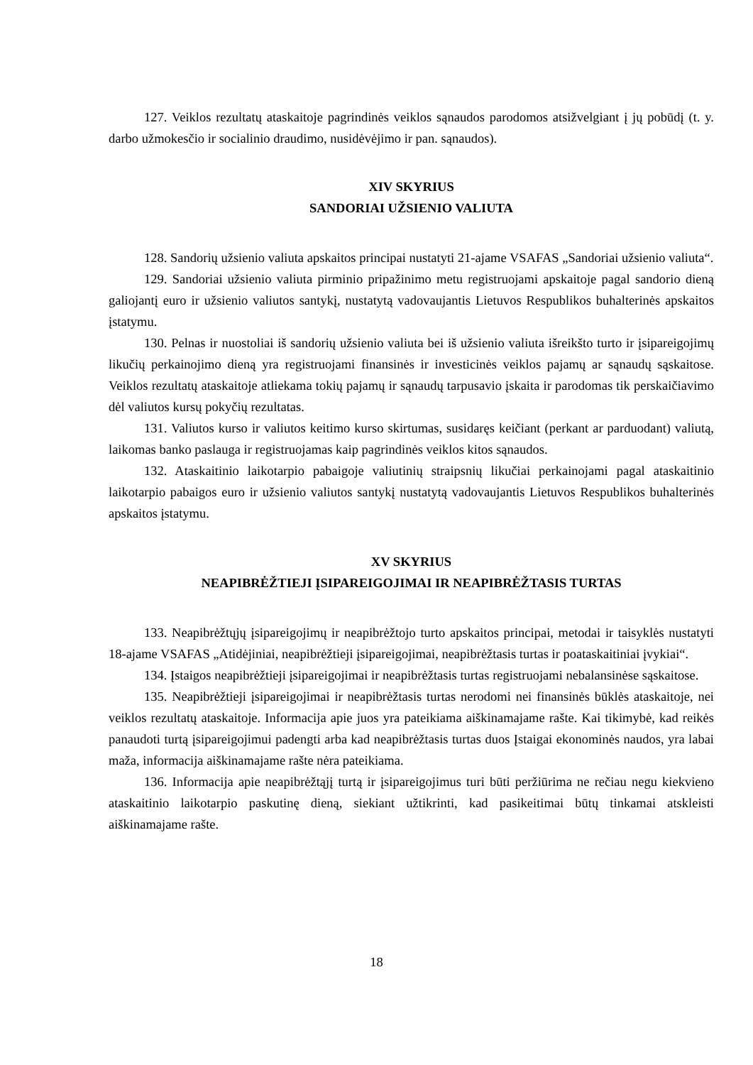127. Veiklos rezultatų ataskaitoje pagrindinės veiklos sąnaudos parodomos atsižvelgiant į jų pobūdį (t. y. darbo užmokesčio ir socialinio draudimo, nusidėvėjimo ir pan. sąnaudos).
XIV SKYRIUS
SANDORIAI UŽSIENIO VALIUTA
128. Sandorių užsienio valiuta apskaitos principai nustatyti 21-ajame VSAFAS „Sandoriai užsienio valiuta“.
129. Sandoriai užsienio valiuta pirminio pripažinimo metu registruojami apskaitoje pagal sandorio dieną galiojantį euro ir užsienio valiutos santykį, nustatytą vadovaujantis Lietuvos Respublikos buhalterinės apskaitos įstatymu.
130. Pelnas ir nuostoliai iš sandorių užsienio valiuta bei iš užsienio valiuta išreikšto turto ir įsipareigojimų likučių perkainojimo dieną yra registruojami finansinės ir investicinės veiklos pajamų ar sąnaudų sąskaitose. Veiklos rezultatų ataskaitoje atliekama tokių pajamų ir sąnaudų tarpusavio įskaita ir parodomas tik perskaičiavimo dėl valiutos kursų pokyčių rezultatas.
131. Valiutos kurso ir valiutos keitimo kurso skirtumas, susidaręs keičiant (perkant ar parduodant) valiutą, laikomas banko paslauga ir registruojamas kaip pagrindinės veiklos kitos sąnaudos.
132. Ataskaitinio laikotarpio pabaigoje valiutinių straipsnių likučiai perkainojami pagal ataskaitinio laikotarpio pabaigos euro ir užsienio valiutos santykį nustatytą vadovaujantis Lietuvos Respublikos buhalterinės apskaitos įstatymu.
XV SKYRIUS
NEAPIBRĖŽTIEJI ĮSIPAREIGOJIMAI IR NEAPIBRĖŽTASIS TURTAS
133. Neapibrėžtųjų įsipareigojimų ir neapibrėžtojo turto apskaitos principai, metodai ir taisyklės nustatyti 18-ajame VSAFAS „Atidėjiniai, neapibrėžtieji įsipareigojimai, neapibrėžtasis turtas ir poataskaitiniai įvykiai“.
134. Įstaigos neapibrėžtieji įsipareigojimai ir neapibrėžtasis turtas registruojami nebalansinėse sąskaitose.
135. Neapibrėžtieji įsipareigojimai ir neapibrėžtasis turtas nerodomi nei finansinės būklės ataskaitoje, nei veiklos rezultatų ataskaitoje. Informacija apie juos yra pateikiama aiškinamajame rašte. Kai tikimybė, kad reikės panaudoti turtą įsipareigojimui padengti arba kad neapibrėžtasis turtas duos Įstaigai ekonominės naudos, yra labai maža, informacija aiškinamajame rašte nėra pateikiama.
136. Informacija apie neapibrėžtąjį turtą ir įsipareigojimus turi būti peržiūrima ne rečiau negu kiekvieno ataskaitinio laikotarpio paskutinę dieną, siekiant užtikrinti, kad pasikeitimai būtų tinkamai atskleisti aiškinamajame rašte.
18